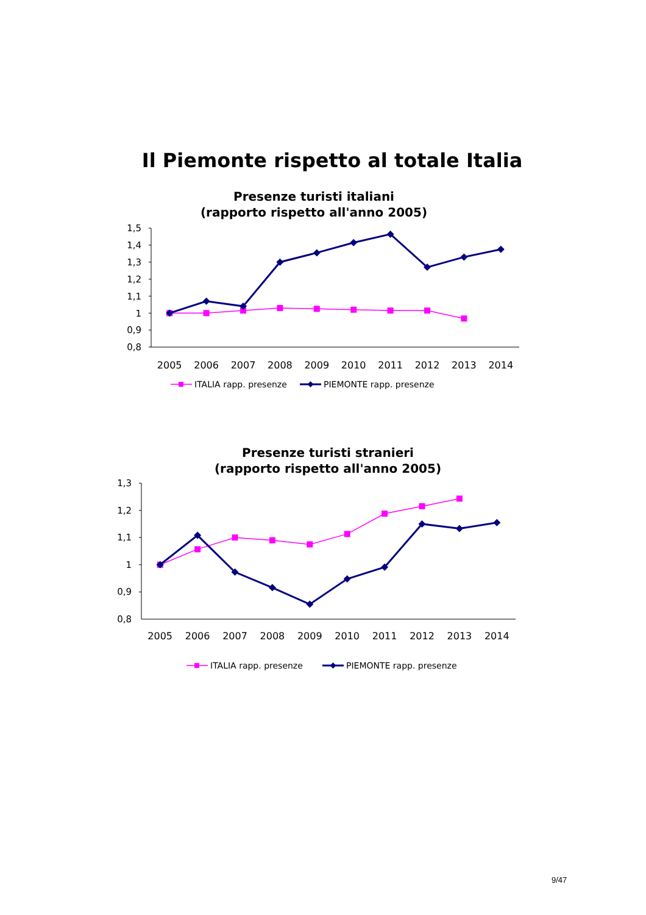Il Piemonte rispetto al totale Italia
Presenze turisti italiani
(rapporto rispetto all'anno 2005)
1,5
1,4
1,3
1,2
1,1
1
0,9
0,8
2005
2006
2007
2008
2009
2010
2011
2012
2013
2014
ITALIA rapp. presenze
PIEMONTE rapp. presenze
Presenze turisti stranieri
(rapporto rispetto all'anno 2005)
1,3
1,2
1,1
1
0,9
0,8
2005
2006
2007
2008
2009
2010
2011
2012
2013
2014
ITALIA rapp. presenze
PIEMONTE rapp. presenze
9/47